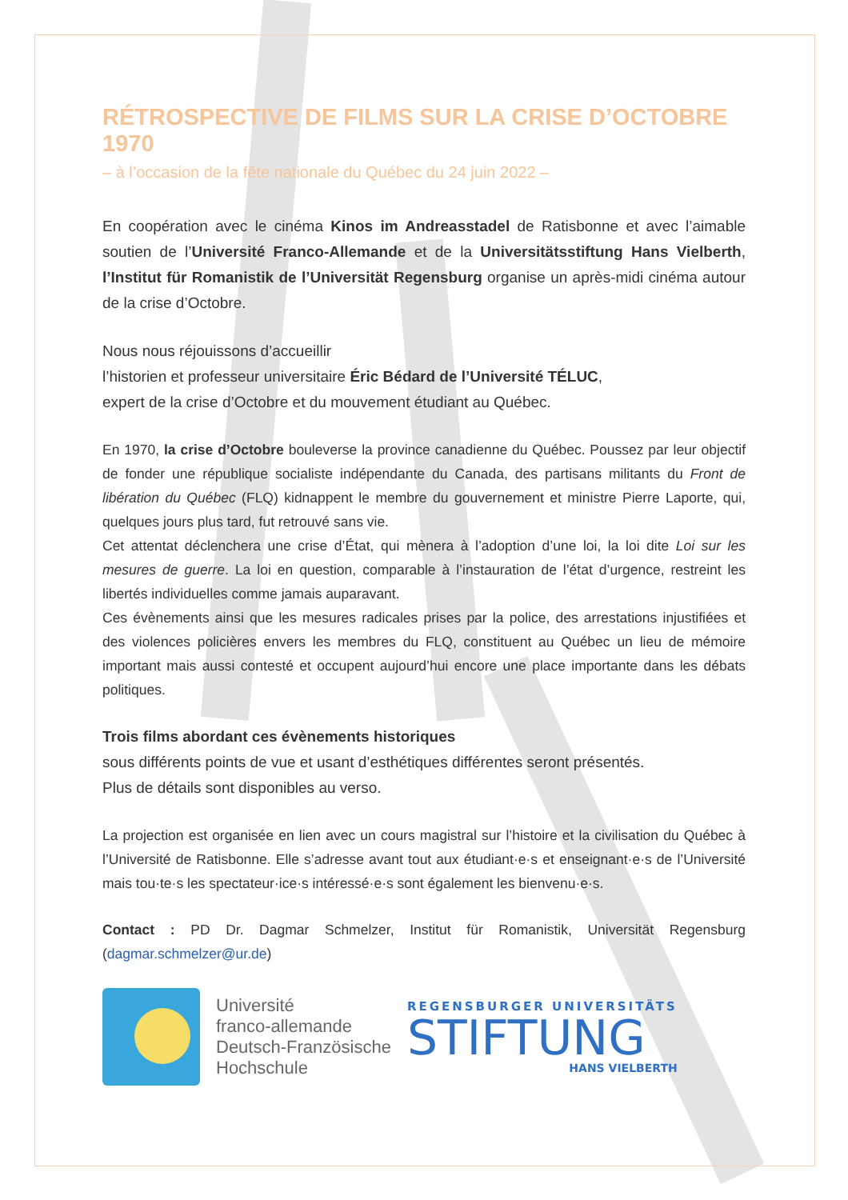RÉTROSPECTIVE DE FILMS SUR LA CRISE D’OCTOBRE 1970
– à l’occasion de la fête nationale du Québec du 24 juin 2022 –
En coopération avec le cinéma Kinos im Andreasstadel de Ratisbonne et avec l’aimable soutien de l’Université Franco-Allemande et de la Universitätsstiftung Hans Vielberth, l’Institut für Romanistik de l’Universität Regensburg organise un après-midi cinéma autour de la crise d’Octobre.
Nous nous réjouissons d’accueillir
l’historien et professeur universitaire Éric Bédard de l’Université TÉLUC,
expert de la crise d’Octobre et du mouvement étudiant au Québec.
En 1970, la crise d’Octobre bouleverse la province canadienne du Québec. Poussez par leur objectif de fonder une république socialiste indépendante du Canada, des partisans militants du Front de libération du Québec (FLQ) kidnappent le membre du gouvernement et ministre Pierre Laporte, qui, quelques jours plus tard, fut retrouvé sans vie.
Cet attentat déclenchera une crise d’État, qui mènera à l’adoption d’une loi, la loi dite Loi sur les mesures de guerre. La loi en question, comparable à l’instauration de l’état d’urgence, restreint les libertés individuelles comme jamais auparavant.
Ces évènements ainsi que les mesures radicales prises par la police, des arrestations injusti­fiées et des violences policières envers les membres du FLQ, constituent au Québec un lieu de mémoire important mais aussi contesté et occupent aujourd’hui encore une place impor­tante dans les débats politiques.
Trois films abordant ces évènements historiques
sous différents points de vue et usant d’esthétiques différentes seront présentés.
Plus de détails sont disponibles au verso.
La projection est organisée en lien avec un cours magistral sur l’histoire et la civilisation du Québec à l’Université de Ratisbonne. Elle s’adresse avant tout aux étudiant·e·s et ensei­gnant·e·s de l’Université mais tou·te·s les spectateur·ice·s intéressé·e·s sont également les bienvenu·e·s.
Contact : PD Dr. Dagmar Schmelzer, Institut für Romanistik, Universität Regensburg (dagmar.schmelzer@ur.de)
Université
franco-allemande
Deutsch-Französische
Hochschule
REGENSBURGER UNIVERSITÄTS
STIFTUNG
HANS VIELBERTH